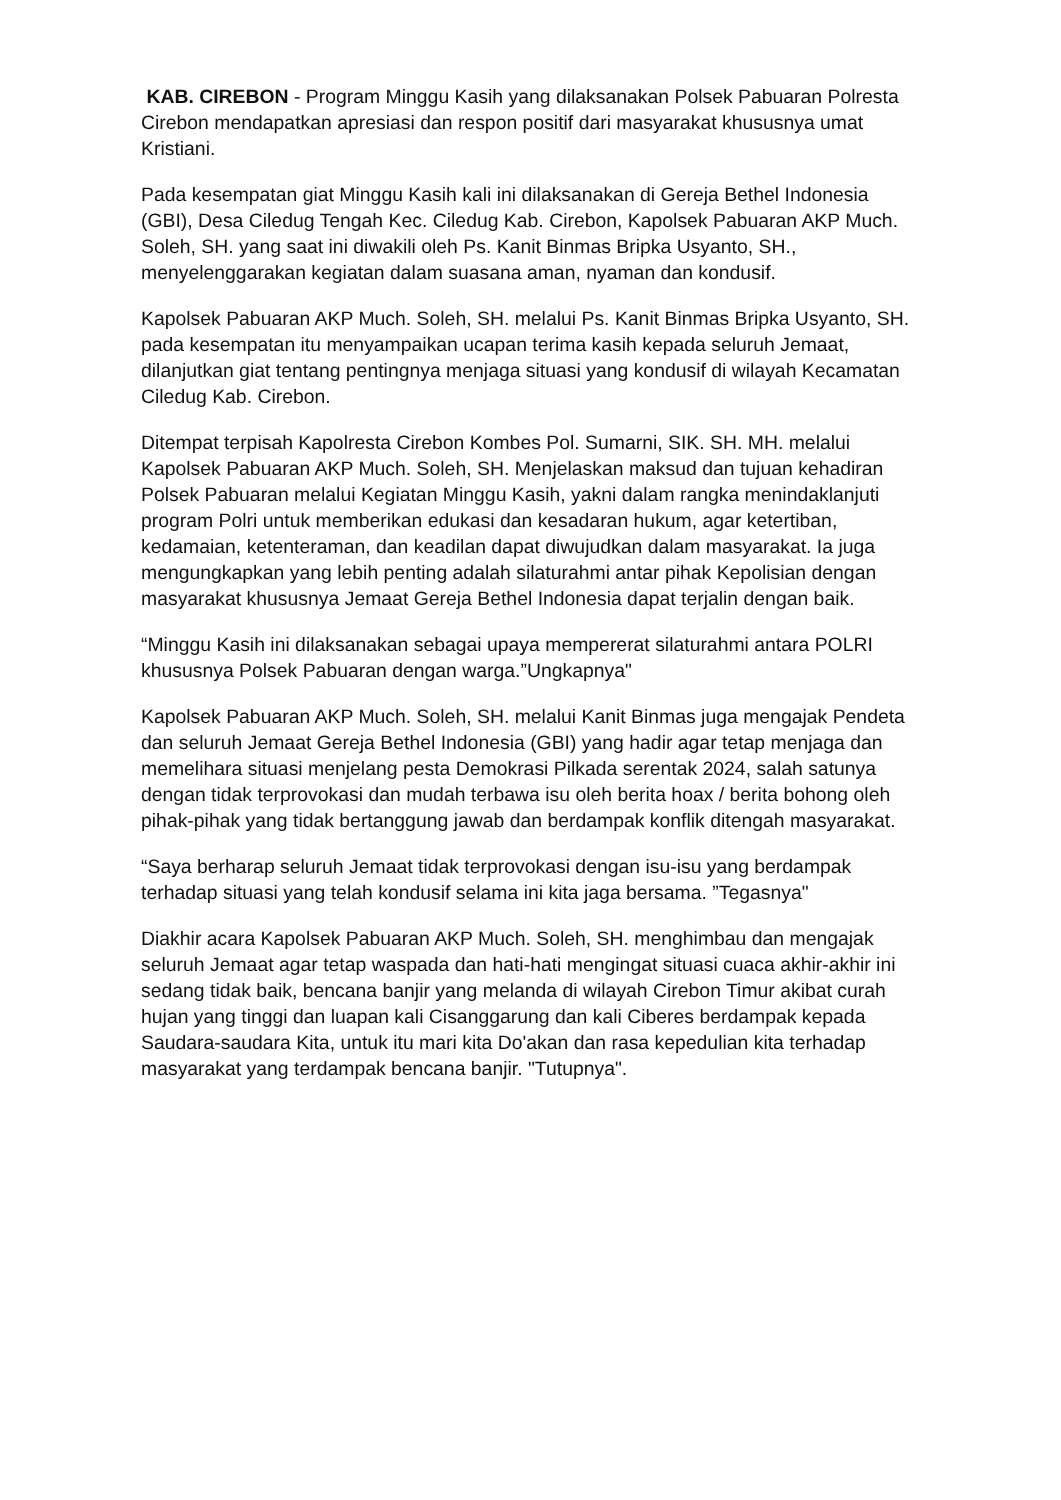KAB. CIREBON - Program Minggu Kasih yang dilaksanakan Polsek Pabuaran Polresta Cirebon mendapatkan apresiasi dan respon positif dari masyarakat khususnya umat Kristiani.
Pada kesempatan giat Minggu Kasih kali ini dilaksanakan di Gereja Bethel Indonesia (GBI), Desa Ciledug Tengah Kec. Ciledug Kab. Cirebon, Kapolsek Pabuaran AKP Much. Soleh, SH. yang saat ini diwakili oleh Ps. Kanit Binmas Bripka Usyanto, SH., menyelenggarakan kegiatan dalam suasana aman, nyaman dan kondusif.
Kapolsek Pabuaran AKP Much. Soleh, SH. melalui Ps. Kanit Binmas Bripka Usyanto, SH. pada kesempatan itu menyampaikan ucapan terima kasih kepada seluruh Jemaat, dilanjutkan giat tentang pentingnya menjaga situasi yang kondusif di wilayah Kecamatan Ciledug Kab. Cirebon.
Ditempat terpisah Kapolresta Cirebon Kombes Pol. Sumarni, SIK. SH. MH. melalui Kapolsek Pabuaran AKP Much. Soleh, SH. Menjelaskan maksud dan tujuan kehadiran Polsek Pabuaran melalui Kegiatan Minggu Kasih, yakni dalam rangka menindaklanjuti program Polri untuk memberikan edukasi dan kesadaran hukum, agar ketertiban, kedamaian, ketenteraman, dan keadilan dapat diwujudkan dalam masyarakat. Ia juga mengungkapkan yang lebih penting adalah silaturahmi antar pihak Kepolisian dengan masyarakat khususnya Jemaat Gereja Bethel Indonesia dapat terjalin dengan baik.
“Minggu Kasih ini dilaksanakan sebagai upaya mempererat silaturahmi antara POLRI khususnya Polsek Pabuaran dengan warga.”Ungkapnya"
Kapolsek Pabuaran AKP Much. Soleh, SH. melalui Kanit Binmas juga mengajak Pendeta dan seluruh Jemaat Gereja Bethel Indonesia (GBI) yang hadir agar tetap menjaga dan memelihara situasi menjelang pesta Demokrasi Pilkada serentak 2024, salah satunya dengan tidak terprovokasi dan mudah terbawa isu oleh berita hoax / berita bohong oleh pihak-pihak yang tidak bertanggung jawab dan berdampak konflik ditengah masyarakat.
“Saya berharap seluruh Jemaat tidak terprovokasi dengan isu-isu yang berdampak terhadap situasi yang telah kondusif selama ini kita jaga bersama. ”Tegasnya"
Diakhir acara Kapolsek Pabuaran AKP Much. Soleh, SH. menghimbau dan mengajak seluruh Jemaat agar tetap waspada dan hati-hati mengingat situasi cuaca akhir-akhir ini sedang tidak baik, bencana banjir yang melanda di wilayah Cirebon Timur akibat curah hujan yang tinggi dan luapan kali Cisanggarung dan kali Ciberes berdampak kepada Saudara-saudara Kita, untuk itu mari kita Do'akan dan rasa kepedulian kita terhadap masyarakat yang terdampak bencana banjir. "Tutupnya".